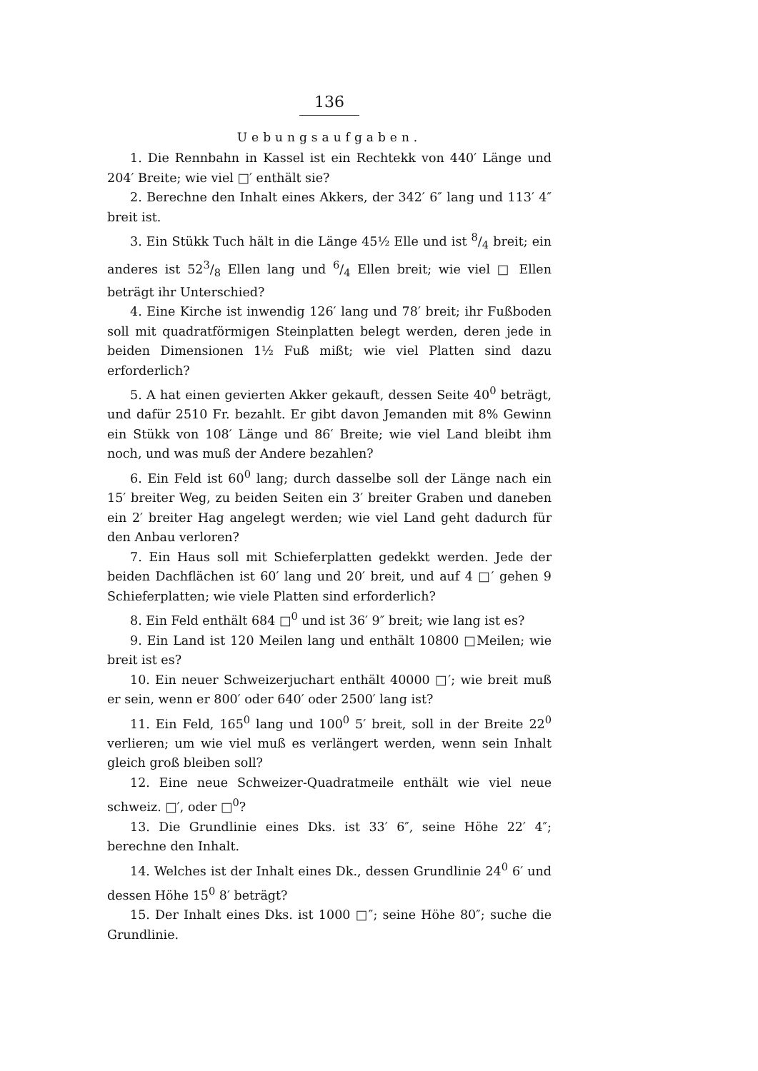136
Uebungsaufgaben.
1. Die Rennbahn in Kassel ist ein Rechtekk von 440′ Länge und 204′ Breite; wie viel □′ enthält sie?
2. Berechne den Inhalt eines Akkers, der 342′ 6″ lang und 113′ 4″ breit ist.
3. Ein Stükk Tuch hält in die Länge 45½ Elle und ist 8/4 breit; ein anderes ist 523/8 Ellen lang und 6/4 Ellen breit; wie viel □ Ellen beträgt ihr Unterschied?
4. Eine Kirche ist inwendig 126′ lang und 78′ breit; ihr Fußboden soll mit quadratförmigen Steinplatten belegt werden, deren jede in beiden Dimensionen 1½ Fuß mißt; wie viel Platten sind dazu erforderlich?
5. A hat einen gevierten Akker gekauft, dessen Seite 40<sup>0</sup> beträgt, und dafür 2510 Fr. bezahlt. Er gibt davon Jemanden mit 8% Gewinn ein Stükk von 108′ Länge und 86′ Breite; wie viel Land bleibt ihm noch, und was muß der Andere bezahlen?
6. Ein Feld ist 60<sup>0</sup> lang; durch dasselbe soll der Länge nach ein 15′ breiter Weg, zu beiden Seiten ein 3′ breiter Graben und daneben ein 2′ breiter Hag angelegt werden; wie viel Land geht dadurch für den Anbau verloren?
7. Ein Haus soll mit Schieferplatten gedekkt werden. Jede der beiden Dachflächen ist 60′ lang und 20′ breit, und auf 4 □′ gehen 9 Schieferplatten; wie viele Platten sind erforderlich?
8. Ein Feld enthält 684 □<sup>0</sup> und ist 36′ 9″ breit; wie lang ist es?
9. Ein Land ist 120 Meilen lang und enthält 10800 □Meilen; wie breit ist es?
10. Ein neuer Schweizerjuchart enthält 40000 □′; wie breit muß er sein, wenn er 800′ oder 640′ oder 2500′ lang ist?
11. Ein Feld, 165<sup>0</sup> lang und 100<sup>0</sup> 5′ breit, soll in der Breite 22<sup>0</sup> verlieren; um wie viel muß es verlängert werden, wenn sein Inhalt gleich groß bleiben soll?
12. Eine neue Schweizer-Quadratmeile enthält wie viel neue schweiz. □′, oder □<sup>0</sup>?
13. Die Grundlinie eines Dks. ist 33′ 6″, seine Höhe 22′ 4″; berechne den Inhalt.
14. Welches ist der Inhalt eines Dk., dessen Grundlinie 24<sup>0</sup> 6′ und dessen Höhe 15<sup>0</sup> 8′ beträgt?
15. Der Inhalt eines Dks. ist 1000 □″; seine Höhe 80″; suche die Grundlinie.